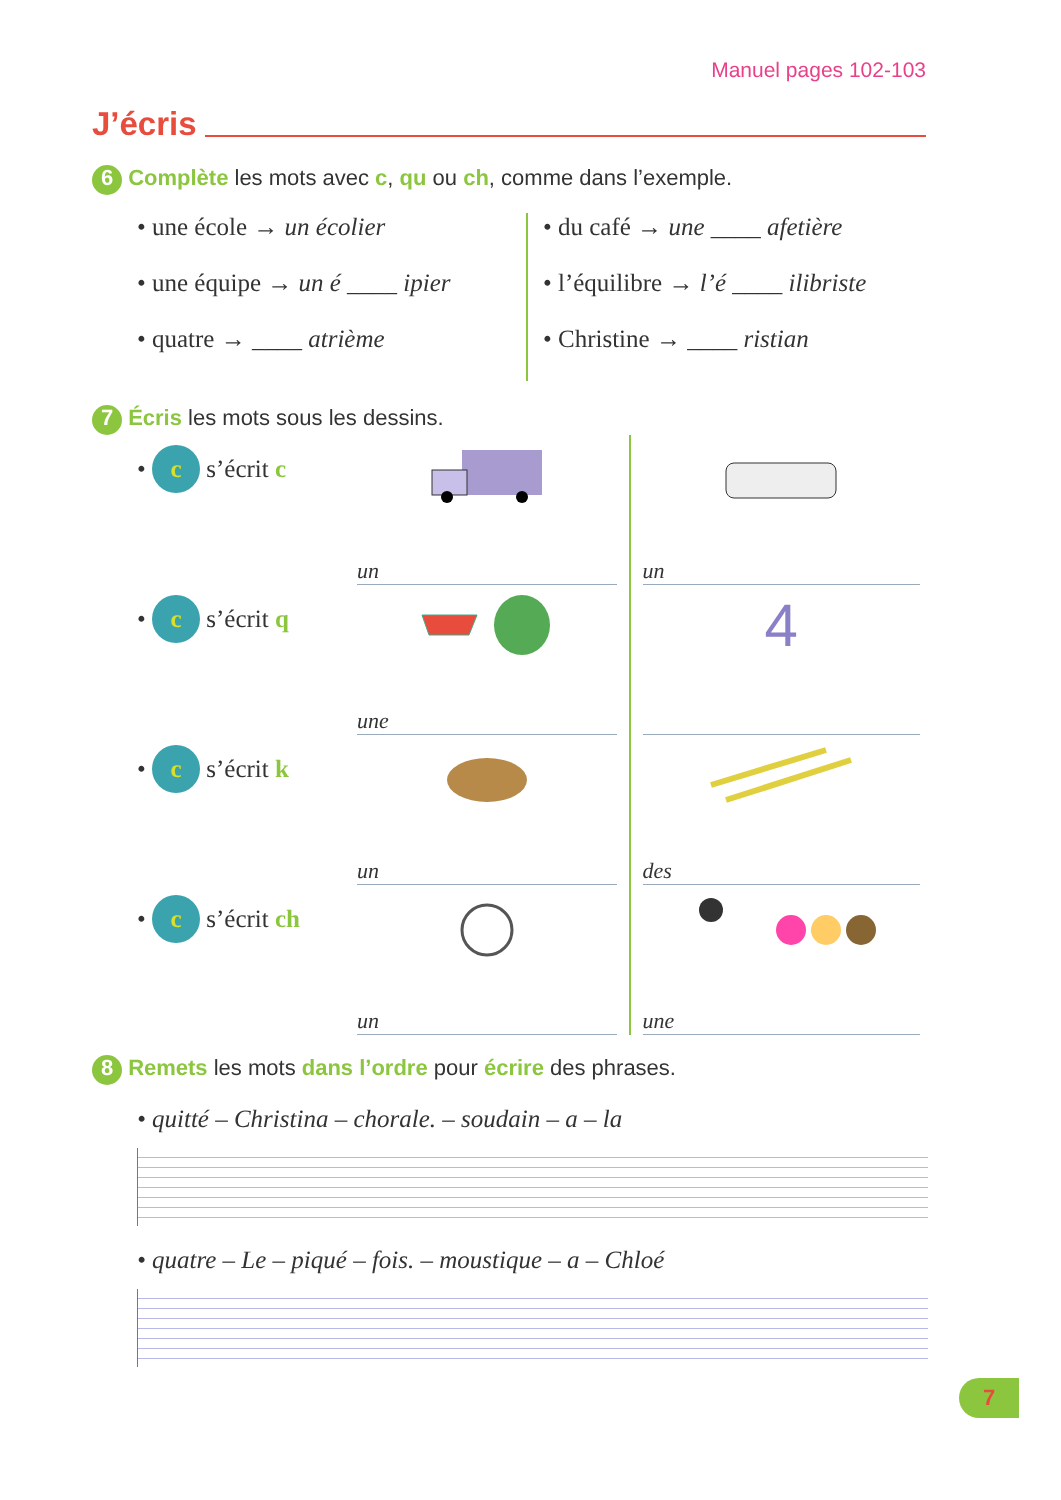Manuel pages 102-103
J’écris
6 Complète les mots avec c, qu ou ch, comme dans l’exemple.
• une école → un écolier
• une équipe → un é ____ ipier
• quatre → ____ atrième
• du café → une ____ afetière
• l’équilibre → l’é ____ ilibriste
• Christine → ____ ristian
7 Écris les mots sous les dessins.
• c s’écrit c
un un
• c s’écrit q
une
4
• c s’écrit k
un des
• c s’écrit ch
un une
8 Remets les mots dans l’ordre pour écrire des phrases.
• quitté – Christina – chorale. – soudain – a – la
• quatre – Le – piqué – fois. – moustique – a – Chloé
7